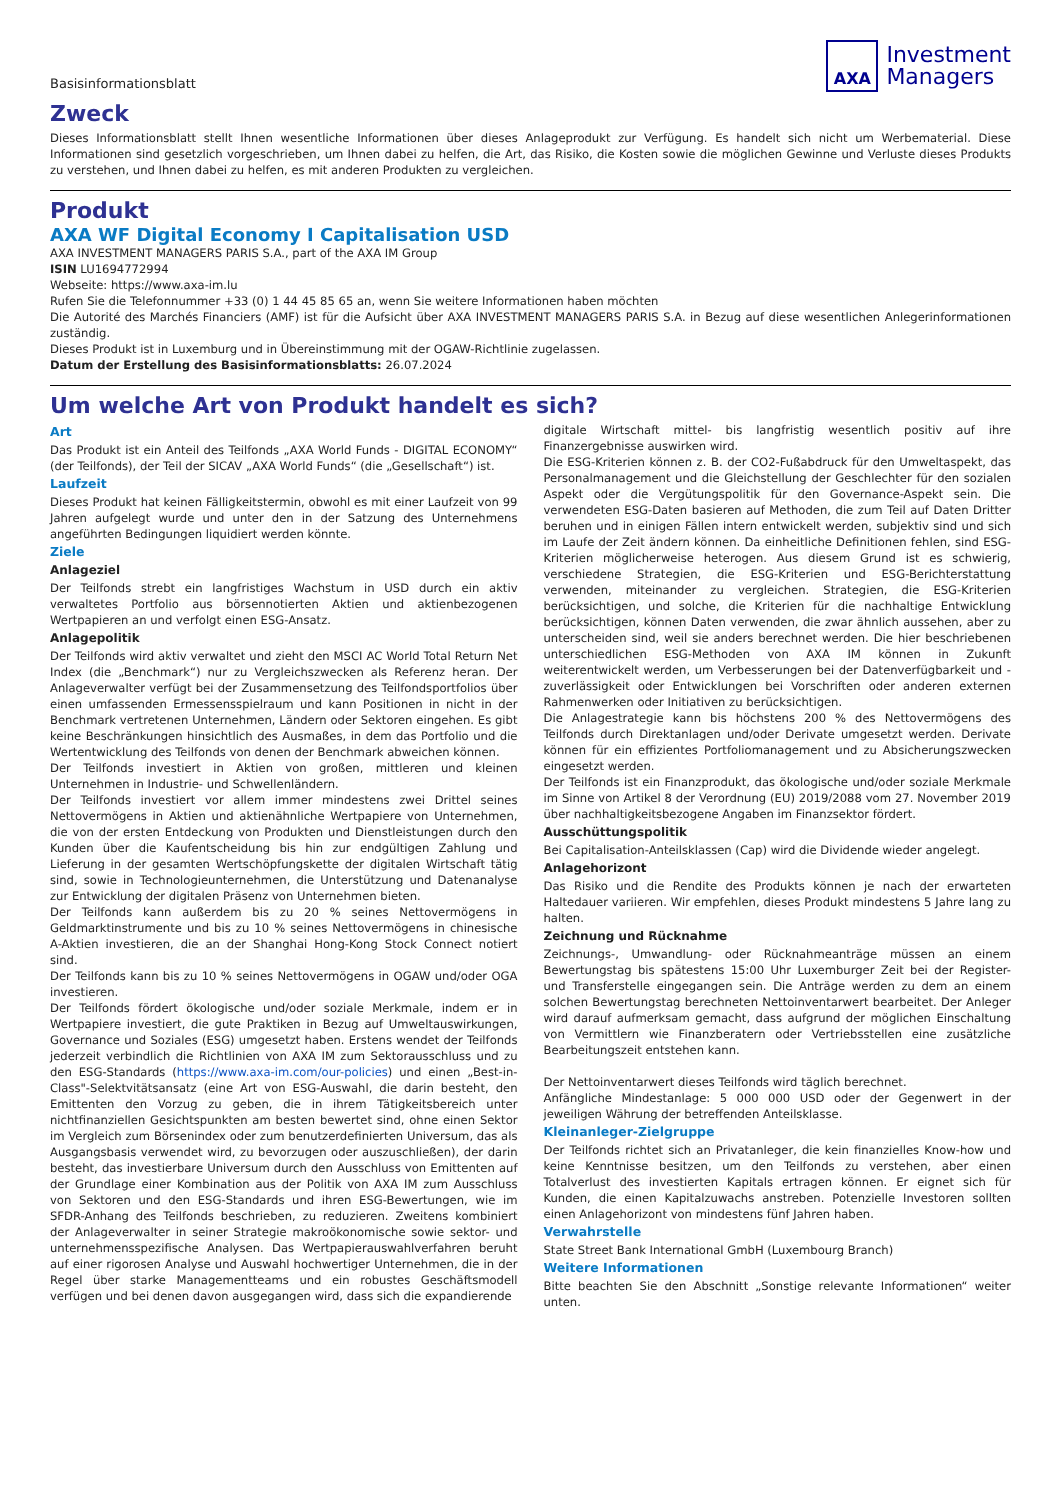Basisinformationsblatt
AXA
Investment
Managers
Zweck
Dieses Informationsblatt stellt Ihnen wesentliche Informationen über dieses Anlageprodukt zur Verfügung. Es handelt sich nicht um Werbematerial. Diese Informationen sind gesetzlich vorgeschrieben, um Ihnen dabei zu helfen, die Art, das Risiko, die Kosten sowie die möglichen Gewinne und Verluste dieses Produkts zu verstehen, und Ihnen dabei zu helfen, es mit anderen Produkten zu vergleichen.
Produkt
AXA WF Digital Economy I Capitalisation USD
AXA INVESTMENT MANAGERS PARIS S.A., part of the AXA IM Group
ISIN LU1694772994
Webseite: https://www.axa-im.lu
Rufen Sie die Telefonnummer +33 (0) 1 44 45 85 65 an, wenn Sie weitere Informationen haben möchten
Die Autorité des Marchés Financiers (AMF) ist für die Aufsicht über AXA INVESTMENT MANAGERS PARIS S.A. in Bezug auf diese wesentlichen Anlegerinformationen zuständig.
Dieses Produkt ist in Luxemburg und in Übereinstimmung mit der OGAW-Richtlinie zugelassen.
Datum der Erstellung des Basisinformationsblatts: 26.07.2024
Um welche Art von Produkt handelt es sich?
Art
Das Produkt ist ein Anteil des Teilfonds „AXA World Funds - DIGITAL ECONOMY“ (der Teilfonds), der Teil der SICAV „AXA World Funds“ (die „Gesellschaft“) ist.
Laufzeit
Dieses Produkt hat keinen Fälligkeitstermin, obwohl es mit einer Laufzeit von 99 Jahren aufgelegt wurde und unter den in der Satzung des Unternehmens angeführten Bedingungen liquidiert werden könnte.
Ziele
Anlageziel
Der Teilfonds strebt ein langfristiges Wachstum in USD durch ein aktiv verwaltetes Portfolio aus börsennotierten Aktien und aktienbezogenen Wertpapieren an und verfolgt einen ESG-Ansatz.
Anlagepolitik
Der Teilfonds wird aktiv verwaltet und zieht den MSCI AC World Total Return Net Index (die „Benchmark“) nur zu Vergleichszwecken als Referenz heran. Der Anlageverwalter verfügt bei der Zusammensetzung des Teilfondsportfolios über einen umfassenden Ermessensspielraum und kann Positionen in nicht in der Benchmark vertretenen Unternehmen, Ländern oder Sektoren eingehen. Es gibt keine Beschränkungen hinsichtlich des Ausmaßes, in dem das Portfolio und die Wertentwicklung des Teilfonds von denen der Benchmark abweichen können.
Der Teilfonds investiert in Aktien von großen, mittleren und kleinen Unternehmen in Industrie- und Schwellenländern.
Der Teilfonds investiert vor allem immer mindestens zwei Drittel seines Nettovermögens in Aktien und aktienähnliche Wertpapiere von Unternehmen, die von der ersten Entdeckung von Produkten und Dienstleistungen durch den Kunden über die Kaufentscheidung bis hin zur endgültigen Zahlung und Lieferung in der gesamten Wertschöpfungskette der digitalen Wirtschaft tätig sind, sowie in Technologieunternehmen, die Unterstützung und Datenanalyse zur Entwicklung der digitalen Präsenz von Unternehmen bieten.
Der Teilfonds kann außerdem bis zu 20 % seines Nettovermögens in Geldmarktinstrumente und bis zu 10 % seines Nettovermögens in chinesische A-Aktien investieren, die an der Shanghai Hong-Kong Stock Connect notiert sind.
Der Teilfonds kann bis zu 10 % seines Nettovermögens in OGAW und/oder OGA investieren.
Der Teilfonds fördert ökologische und/oder soziale Merkmale, indem er in Wertpapiere investiert, die gute Praktiken in Bezug auf Umweltauswirkungen, Governance und Soziales (ESG) umgesetzt haben. Erstens wendet der Teilfonds jederzeit verbindlich die Richtlinien von AXA IM zum Sektorausschluss und zu den ESG-Standards (https://www.axa-im.com/our-policies) und einen „Best-in-Class"-Selektvitätsansatz (eine Art von ESG-Auswahl, die darin besteht, den Emittenten den Vorzug zu geben, die in ihrem Tätigkeitsbereich unter nichtfinanziellen Gesichtspunkten am besten bewertet sind, ohne einen Sektor im Vergleich zum Börsenindex oder zum benutzerdefinierten Universum, das als Ausgangsbasis verwendet wird, zu bevorzugen oder auszuschließen), der darin besteht, das investierbare Universum durch den Ausschluss von Emittenten auf der Grundlage einer Kombination aus der Politik von AXA IM zum Ausschluss von Sektoren und den ESG-Standards und ihren ESG-Bewertungen, wie im SFDR-Anhang des Teilfonds beschrieben, zu reduzieren. Zweitens kombiniert der Anlageverwalter in seiner Strategie makroökonomische sowie sektor- und unternehmensspezifische Analysen. Das Wertpapierauswahlverfahren beruht auf einer rigorosen Analyse und Auswahl hochwertiger Unternehmen, die in der Regel über starke Managementteams und ein robustes Geschäftsmodell verfügen und bei denen davon ausgegangen wird, dass sich die expandierende
digitale Wirtschaft mittel- bis langfristig wesentlich positiv auf ihre Finanzergebnisse auswirken wird.
Die ESG-Kriterien können z. B. der CO2-Fußabdruck für den Umweltaspekt, das Personalmanagement und die Gleichstellung der Geschlechter für den sozialen Aspekt oder die Vergütungspolitik für den Governance-Aspekt sein. Die verwendeten ESG-Daten basieren auf Methoden, die zum Teil auf Daten Dritter beruhen und in einigen Fällen intern entwickelt werden, subjektiv sind und sich im Laufe der Zeit ändern können. Da einheitliche Definitionen fehlen, sind ESG-Kriterien möglicherweise heterogen. Aus diesem Grund ist es schwierig, verschiedene Strategien, die ESG-Kriterien und ESG-Berichterstattung verwenden, miteinander zu vergleichen. Strategien, die ESG-Kriterien berücksichtigen, und solche, die Kriterien für die nachhaltige Entwicklung berücksichtigen, können Daten verwenden, die zwar ähnlich aussehen, aber zu unterscheiden sind, weil sie anders berechnet werden. Die hier beschriebenen unterschiedlichen ESG-Methoden von AXA IM können in Zukunft weiterentwickelt werden, um Verbesserungen bei der Datenverfügbarkeit und -zuverlässigkeit oder Entwicklungen bei Vorschriften oder anderen externen Rahmenwerken oder Initiativen zu berücksichtigen.
Die Anlagestrategie kann bis höchstens 200 % des Nettovermögens des Teilfonds durch Direktanlagen und/oder Derivate umgesetzt werden. Derivate können für ein effizientes Portfoliomanagement und zu Absicherungszwecken eingesetzt werden.
Der Teilfonds ist ein Finanzprodukt, das ökologische und/oder soziale Merkmale im Sinne von Artikel 8 der Verordnung (EU) 2019/2088 vom 27. November 2019 über nachhaltigkeitsbezogene Angaben im Finanzsektor fördert.
Ausschüttungspolitik
Bei Capitalisation-Anteilsklassen (Cap) wird die Dividende wieder angelegt.
Anlagehorizont
Das Risiko und die Rendite des Produkts können je nach der erwarteten Haltedauer variieren. Wir empfehlen, dieses Produkt mindestens 5 Jahre lang zu halten.
Zeichnung und Rücknahme
Zeichnungs-, Umwandlung- oder Rücknahmeanträge müssen an einem Bewertungstag bis spätestens 15:00 Uhr Luxemburger Zeit bei der Register- und Transferstelle eingegangen sein. Die Anträge werden zu dem an einem solchen Bewertungstag berechneten Nettoinventarwert bearbeitet. Der Anleger wird darauf aufmerksam gemacht, dass aufgrund der möglichen Einschaltung von Vermittlern wie Finanzberatern oder Vertriebsstellen eine zusätzliche Bearbeitungszeit entstehen kann.
Der Nettoinventarwert dieses Teilfonds wird täglich berechnet.
Anfängliche Mindestanlage: 5 000 000 USD oder der Gegenwert in der jeweiligen Währung der betreffenden Anteilsklasse.
Kleinanleger-Zielgruppe
Der Teilfonds richtet sich an Privatanleger, die kein finanzielles Know-how und keine Kenntnisse besitzen, um den Teilfonds zu verstehen, aber einen Totalverlust des investierten Kapitals ertragen können. Er eignet sich für Kunden, die einen Kapitalzuwachs anstreben. Potenzielle Investoren sollten einen Anlagehorizont von mindestens fünf Jahren haben.
Verwahrstelle
State Street Bank International GmbH (Luxembourg Branch)
Weitere Informationen
Bitte beachten Sie den Abschnitt „Sonstige relevante Informationen“ weiter unten.